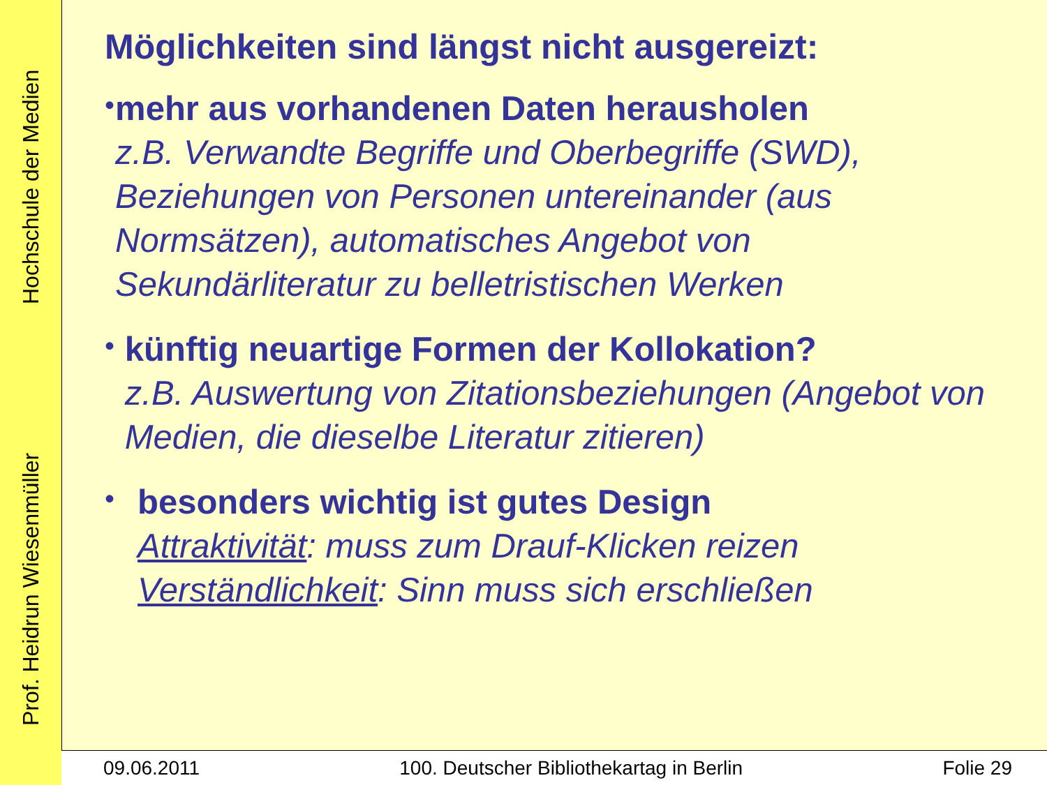Prof. Heidrun Wiesenmüller Hochschule der Medien
Möglichkeiten sind längst nicht ausgereizt:
•
mehr aus vorhandenen Daten herausholen
z.B. Verwandte Begriffe und Oberbegriffe (SWD), Beziehungen von Personen untereinander (aus Normsätzen), automatisches Angebot von Sekundärliteratur zu belletristischen Werken
•
künftig neuartige Formen der Kollokation?
z.B. Auswertung von Zitationsbeziehungen (Angebot von Medien, die dieselbe Literatur zitieren)
•
besonders wichtig ist gutes Design
Attraktivität: muss zum Drauf-Klicken reizen
Verständlichkeit: Sinn muss sich erschließen
09.06.2011 100. Deutscher Bibliothekartag in Berlin Folie 29